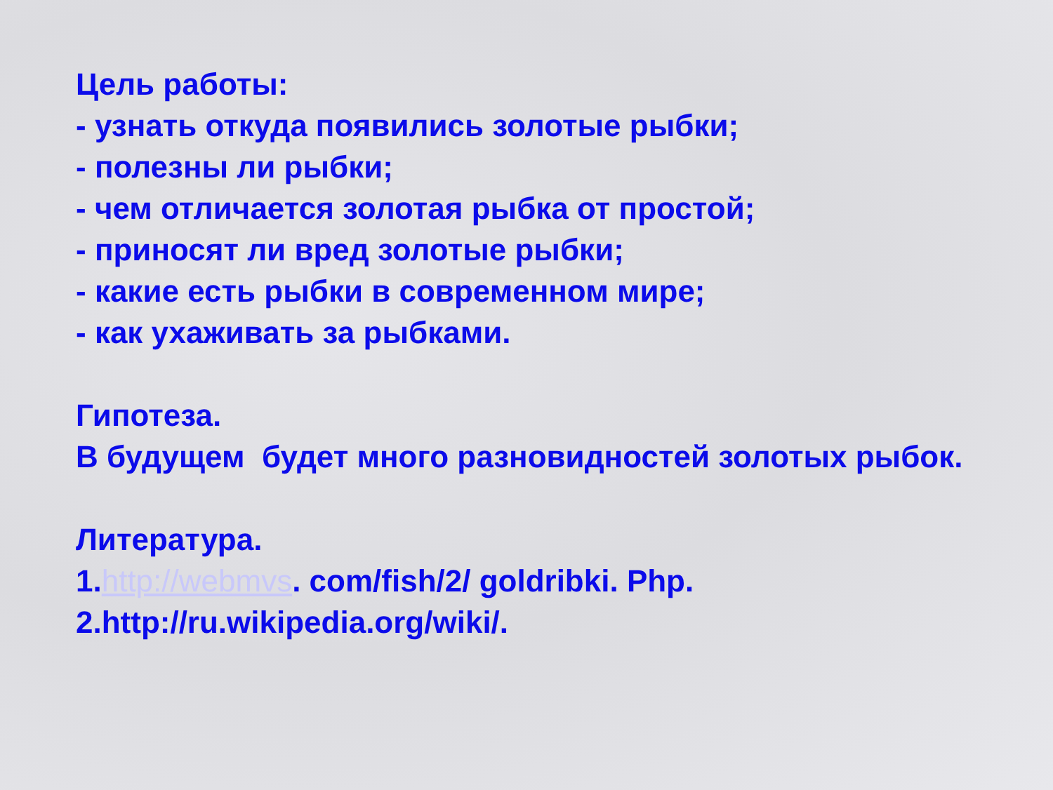Цель работы:
- узнать откуда появились золотые рыбки;
- полезны ли рыбки;
- чем отличается золотая рыбка от простой;
- приносят ли вред золотые рыбки;
- какие есть рыбки в современном мире;
- как ухаживать за рыбками.
Гипотеза.
В будущем будет много разновидностей золотых рыбок.
Литература.
1.http://webmvs. com/fish/2/ goldribki. Php.
2.http://ru.wikipedia.org/wiki/.